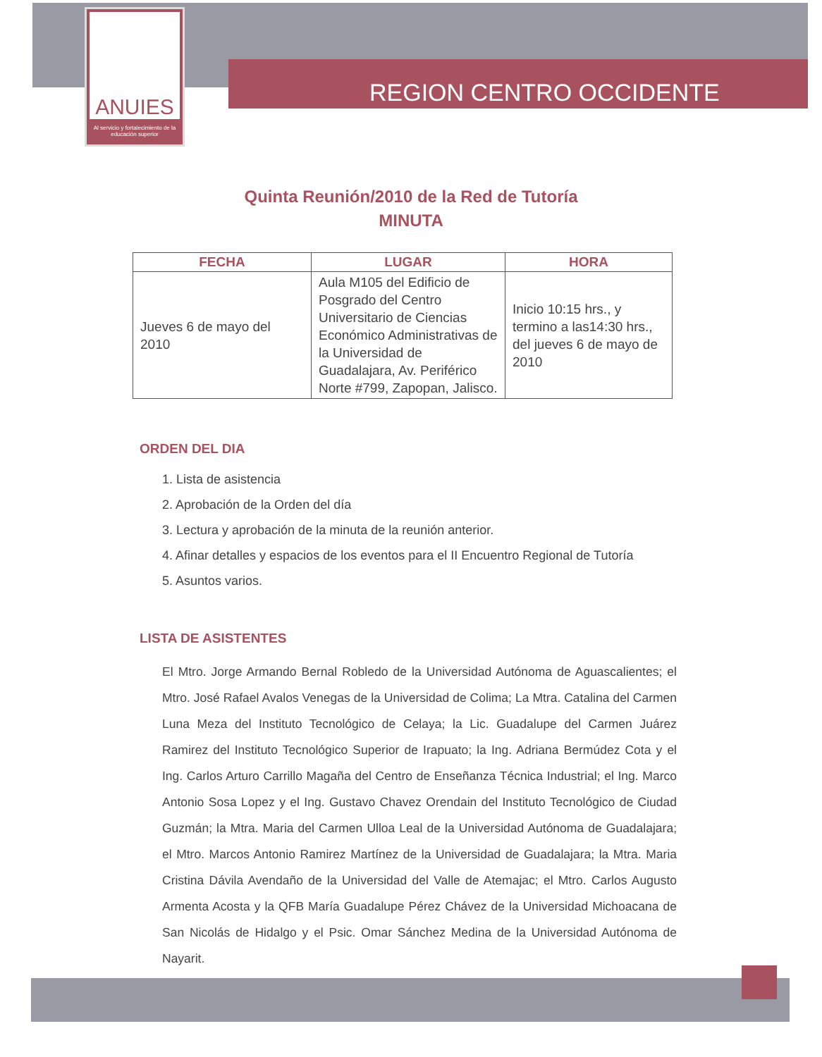ANUIES
Al servicio y fortalecimiento de la educación superior
REGION CENTRO OCCIDENTE
Quinta Reunión/2010 de la Red de Tutoría
MINUTA
| FECHA | LUGAR | HORA |
| --- | --- | --- |
| Jueves 6 de mayo del 2010 | Aula M105 del Edificio de Posgrado del Centro Universitario de Ciencias Económico Administrativas de la Universidad de Guadalajara, Av. Periférico Norte #799, Zapopan, Jalisco. | Inicio 10:15 hrs., y termino a las14:30 hrs., del jueves 6 de mayo de 2010 |
ORDEN DEL DIA
1. Lista de asistencia
2. Aprobación de la Orden del día
3. Lectura y aprobación de la minuta de la reunión anterior.
4. Afinar detalles y espacios de los eventos para el II Encuentro Regional de Tutoría
5. Asuntos varios.
LISTA DE ASISTENTES
El Mtro. Jorge Armando Bernal Robledo de la Universidad Autónoma de Aguascalientes; el Mtro. José Rafael Avalos Venegas de la Universidad de Colima; La Mtra. Catalina del Carmen Luna Meza del Instituto Tecnológico de Celaya; la Lic. Guadalupe del Carmen Juárez Ramirez del Instituto Tecnológico Superior de Irapuato; la Ing. Adriana Bermúdez Cota y el Ing. Carlos Arturo Carrillo Magaña del Centro de Enseñanza Técnica Industrial; el Ing. Marco Antonio Sosa Lopez y el Ing. Gustavo Chavez Orendain del Instituto Tecnológico de Ciudad Guzmán; la Mtra. Maria del Carmen Ulloa Leal de la Universidad Autónoma de Guadalajara; el Mtro. Marcos Antonio Ramirez Martínez de la Universidad de Guadalajara; la Mtra. Maria Cristina Dávila Avendaño de la Universidad del Valle de Atemajac; el Mtro. Carlos Augusto Armenta Acosta y la QFB María Guadalupe Pérez Chávez de la Universidad Michoacana de San Nicolás de Hidalgo y el Psic. Omar Sánchez Medina de la Universidad Autónoma de Nayarit.